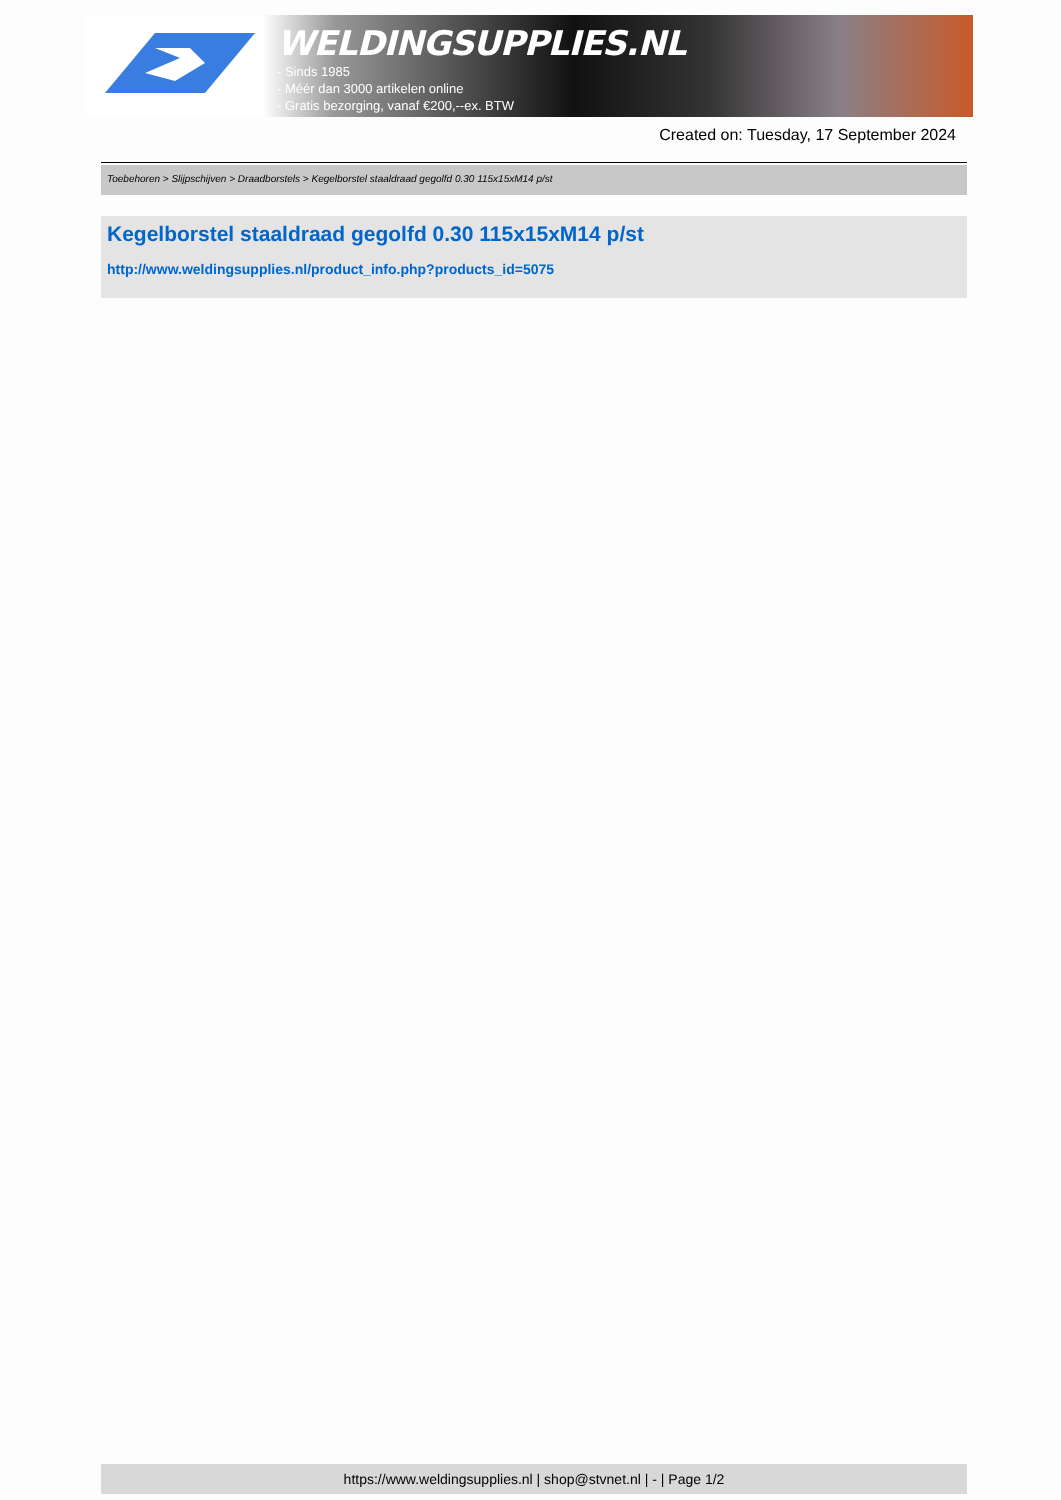WELDINGSUPPLIES.NL
- Sinds 1985
- Méér dan 3000 artikelen online
- Gratis bezorging, vanaf €200,--ex. BTW
Created on: Tuesday, 17 September 2024
Toebehoren > Slijpschijven > Draadborstels > Kegelborstel staaldraad gegolfd 0.30 115x15xM14 p/st
Kegelborstel staaldraad gegolfd 0.30 115x15xM14 p/st
http://www.weldingsupplies.nl/product_info.php?products_id=5075
https://www.weldingsupplies.nl | shop@stvnet.nl | - | Page 1/2